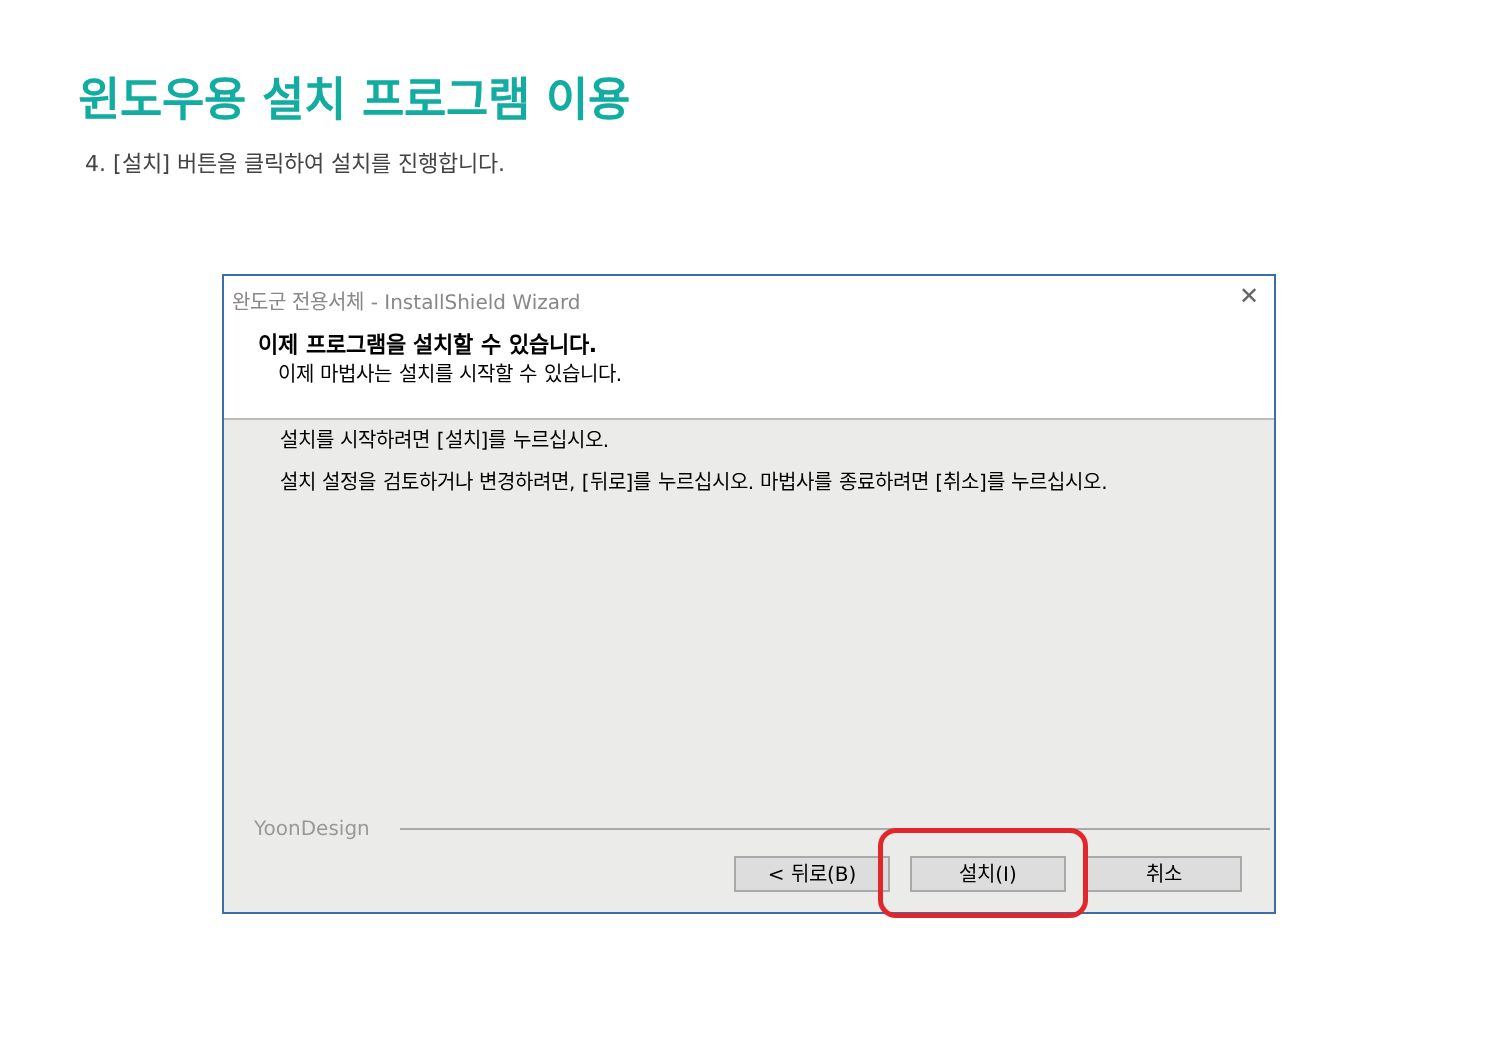윈도우용 설치 프로그램 이용
4. [설치] 버튼을 클릭하여 설치를 진행합니다.
완도군 전용서체 - InstallShield Wizard ✕
이제 프로그램을 설치할 수 있습니다.
이제 마법사는 설치를 시작할 수 있습니다.
설치를 시작하려면 [설치]를 누르십시오.
설치 설정을 검토하거나 변경하려면, [뒤로]를 누르십시오. 마법사를 종료하려면 [취소]를 누르십시오.
YoonDesign
< 뒤로(B) 설치(I) 취소